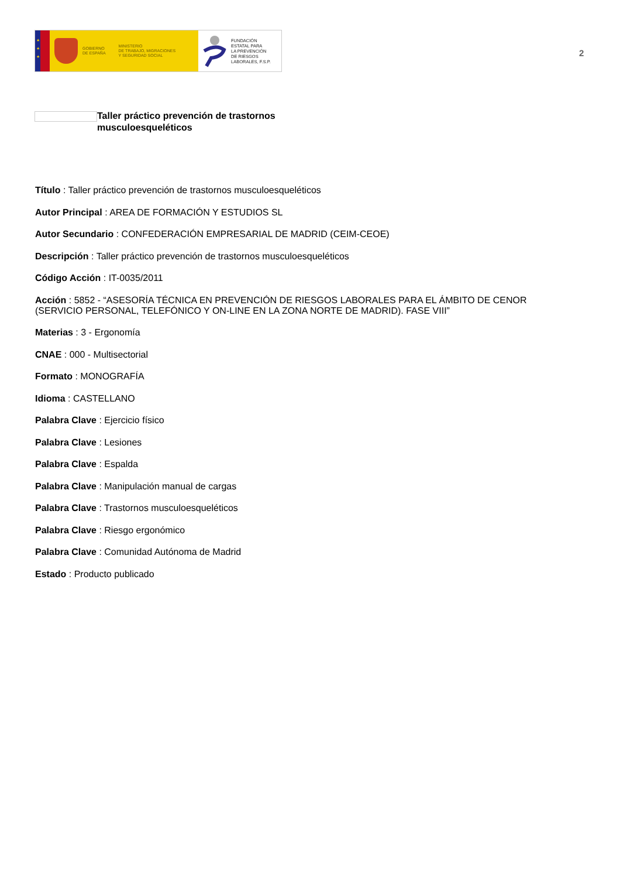★
★
★
GOBIERNO
DE ESPAÑA
MINISTERIO
DE TRABAJO, MIGRACIONES
Y SEGURIDAD SOCIAL
FUNDACIÓN
ESTATAL PARA
LA PREVENCIÓN
DE RIESGOS
LABORALES, F.S.P.
2
Taller práctico prevención de trastornos
musculoesqueléticos
Título : Taller práctico prevención de trastornos musculoesqueléticos
Autor Principal : AREA DE FORMACIÓN Y ESTUDIOS SL
Autor Secundario : CONFEDERACIÓN EMPRESARIAL DE MADRID (CEIM-CEOE)
Descripción : Taller práctico prevención de trastornos musculoesqueléticos
Código Acción : IT-0035/2011
Acción : 5852 - “ASESORÍA TÉCNICA EN PREVENCIÓN DE RIESGOS LABORALES PARA EL ÁMBITO DE CENOR (SERVICIO PERSONAL, TELEFÓNICO Y ON-LINE EN LA ZONA NORTE DE MADRID). FASE VIII”
Materias : 3 - Ergonomía
CNAE : 000 - Multisectorial
Formato : MONOGRAFÍA
Idioma : CASTELLANO
Palabra Clave : Ejercicio físico
Palabra Clave : Lesiones
Palabra Clave : Espalda
Palabra Clave : Manipulación manual de cargas
Palabra Clave : Trastornos musculoesqueléticos
Palabra Clave : Riesgo ergonómico
Palabra Clave : Comunidad Autónoma de Madrid
Estado : Producto publicado